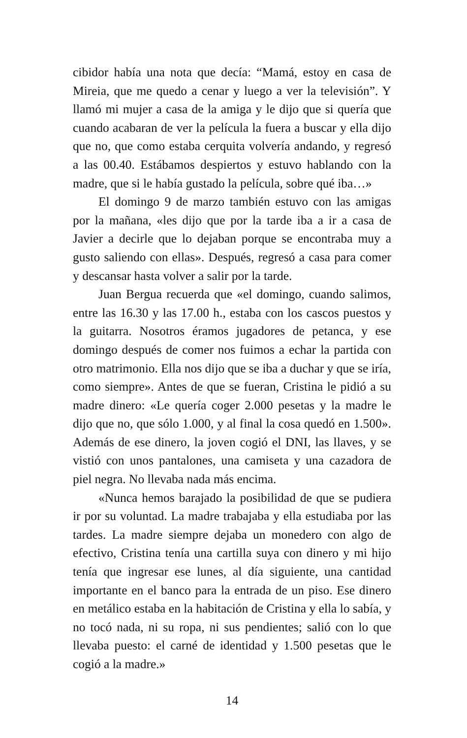cibidor había una nota que decía: “Mamá, estoy en casa de Mireia, que me quedo a cenar y luego a ver la televisión”. Y llamó mi mujer a casa de la amiga y le dijo que si quería que cuando acabaran de ver la película la fuera a buscar y ella dijo que no, que como estaba cerquita volvería andando, y regresó a las 00.40. Estábamos despiertos y estuvo hablando con la madre, que si le había gustado la película, sobre qué iba…»
El domingo 9 de marzo también estuvo con las amigas por la mañana, «les dijo que por la tarde iba a ir a casa de Javier a decirle que lo dejaban porque se encontraba muy a gusto saliendo con ellas». Después, regresó a casa para comer y descansar hasta volver a salir por la tarde.
Juan Bergua recuerda que «el domingo, cuando salimos, entre las 16.30 y las 17.00 h., estaba con los cascos puestos y la guitarra. Nosotros éramos jugadores de petanca, y ese domingo después de comer nos fuimos a echar la partida con otro matrimonio. Ella nos dijo que se iba a duchar y que se iría, como siempre». Antes de que se fueran, Cristina le pidió a su madre dinero: «Le quería coger 2.000 pesetas y la madre le dijo que no, que sólo 1.000, y al final la cosa quedó en 1.500». Además de ese dinero, la joven cogió el DNI, las llaves, y se vistió con unos pantalones, una camiseta y una cazadora de piel negra. No llevaba nada más encima.
«Nunca hemos barajado la posibilidad de que se pudiera ir por su voluntad. La madre trabajaba y ella estudiaba por las tardes. La madre siempre dejaba un monedero con algo de efectivo, Cristina tenía una cartilla suya con dinero y mi hijo tenía que ingresar ese lunes, al día siguiente, una cantidad importante en el banco para la entrada de un piso. Ese dinero en metálico estaba en la habitación de Cristina y ella lo sabía, y no tocó nada, ni su ropa, ni sus pendientes; salió con lo que llevaba puesto: el carné de identidad y 1.500 pesetas que le cogió a la madre.»
14